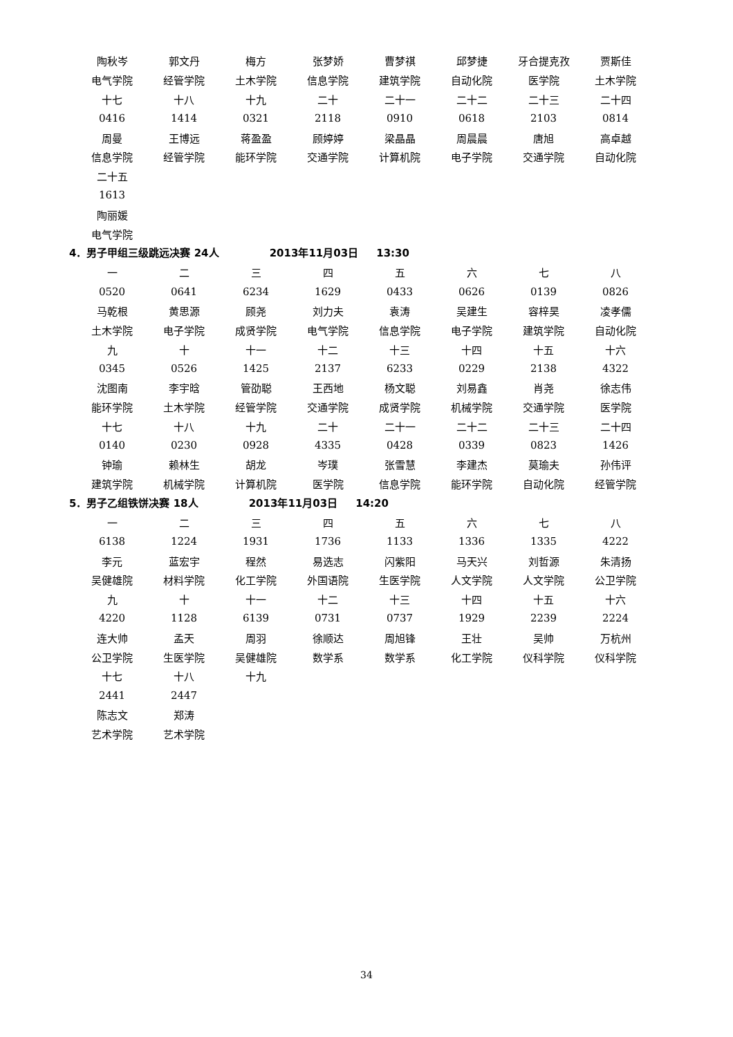| 陶秋岑 | 郭文丹 | 梅方 | 张梦娇 | 曹梦祺 | 邱梦捷 | 牙合提克孜 | 贾斯佳 |
| 电气学院 | 经管学院 | 土木学院 | 信息学院 | 建筑学院 | 自动化院 | 医学院 | 土木学院 |
| 十七 | 十八 | 十九 | 二十 | 二十一 | 二十二 | 二十三 | 二十四 |
| 0416 | 1414 | 0321 | 2118 | 0910 | 0618 | 2103 | 0814 |
| 周曼 | 王博远 | 蒋盈盈 | 顾婷婷 | 梁晶晶 | 周晨晨 | 唐旭 | 高卓越 |
| 信息学院 | 经管学院 | 能环学院 | 交通学院 | 计算机院 | 电子学院 | 交通学院 | 自动化院 |
| 二十五 | | | | | | | |
| 1613 | | | | | | | |
| 陶丽媛 | | | | | | | |
| 电气学院 | | | | | | | |
4．男子甲组三级跳远决赛 24人 2013年11月03日 13:30
| 一 | 二 | 三 | 四 | 五 | 六 | 七 | 八 |
| 0520 | 0641 | 6234 | 1629 | 0433 | 0626 | 0139 | 0826 |
| 马乾根 | 黄思源 | 顾尧 | 刘力夫 | 袁涛 | 吴建生 | 容梓昊 | 凌孝儒 |
| 土木学院 | 电子学院 | 成贤学院 | 电气学院 | 信息学院 | 电子学院 | 建筑学院 | 自动化院 |
| 九 | 十 | 十一 | 十二 | 十三 | 十四 | 十五 | 十六 |
| 0345 | 0526 | 1425 | 2137 | 6233 | 0229 | 2138 | 4322 |
| 沈图南 | 李宇晗 | 管劭聪 | 王西地 | 杨文聪 | 刘易鑫 | 肖尧 | 徐志伟 |
| 能环学院 | 土木学院 | 经管学院 | 交通学院 | 成贤学院 | 机械学院 | 交通学院 | 医学院 |
| 十七 | 十八 | 十九 | 二十 | 二十一 | 二十二 | 二十三 | 二十四 |
| 0140 | 0230 | 0928 | 4335 | 0428 | 0339 | 0823 | 1426 |
| 钟瑜 | 赖林生 | 胡龙 | 岑璞 | 张雪慧 | 李建杰 | 莫瑜夫 | 孙伟评 |
| 建筑学院 | 机械学院 | 计算机院 | 医学院 | 信息学院 | 能环学院 | 自动化院 | 经管学院 |
5．男子乙组铁饼决赛 18人 2013年11月03日 14:20
| 一 | 二 | 三 | 四 | 五 | 六 | 七 | 八 |
| 6138 | 1224 | 1931 | 1736 | 1133 | 1336 | 1335 | 4222 |
| 李元 | 蓝宏宇 | 程然 | 易选志 | 闪紫阳 | 马天兴 | 刘哲源 | 朱清扬 |
| 吴健雄院 | 材料学院 | 化工学院 | 外国语院 | 生医学院 | 人文学院 | 人文学院 | 公卫学院 |
| 九 | 十 | 十一 | 十二 | 十三 | 十四 | 十五 | 十六 |
| 4220 | 1128 | 6139 | 0731 | 0737 | 1929 | 2239 | 2224 |
| 连大帅 | 孟天 | 周羽 | 徐顺达 | 周旭锋 | 王壮 | 吴帅 | 万杭州 |
| 公卫学院 | 生医学院 | 吴健雄院 | 数学系 | 数学系 | 化工学院 | 仪科学院 | 仪科学院 |
| 十七 | 十八 | 十九 | | | | | |
| 2441 | 2447 | | | | | | |
| 陈志文 | 郑涛 | | | | | | |
| 艺术学院 | 艺术学院 | | | | | | |
34